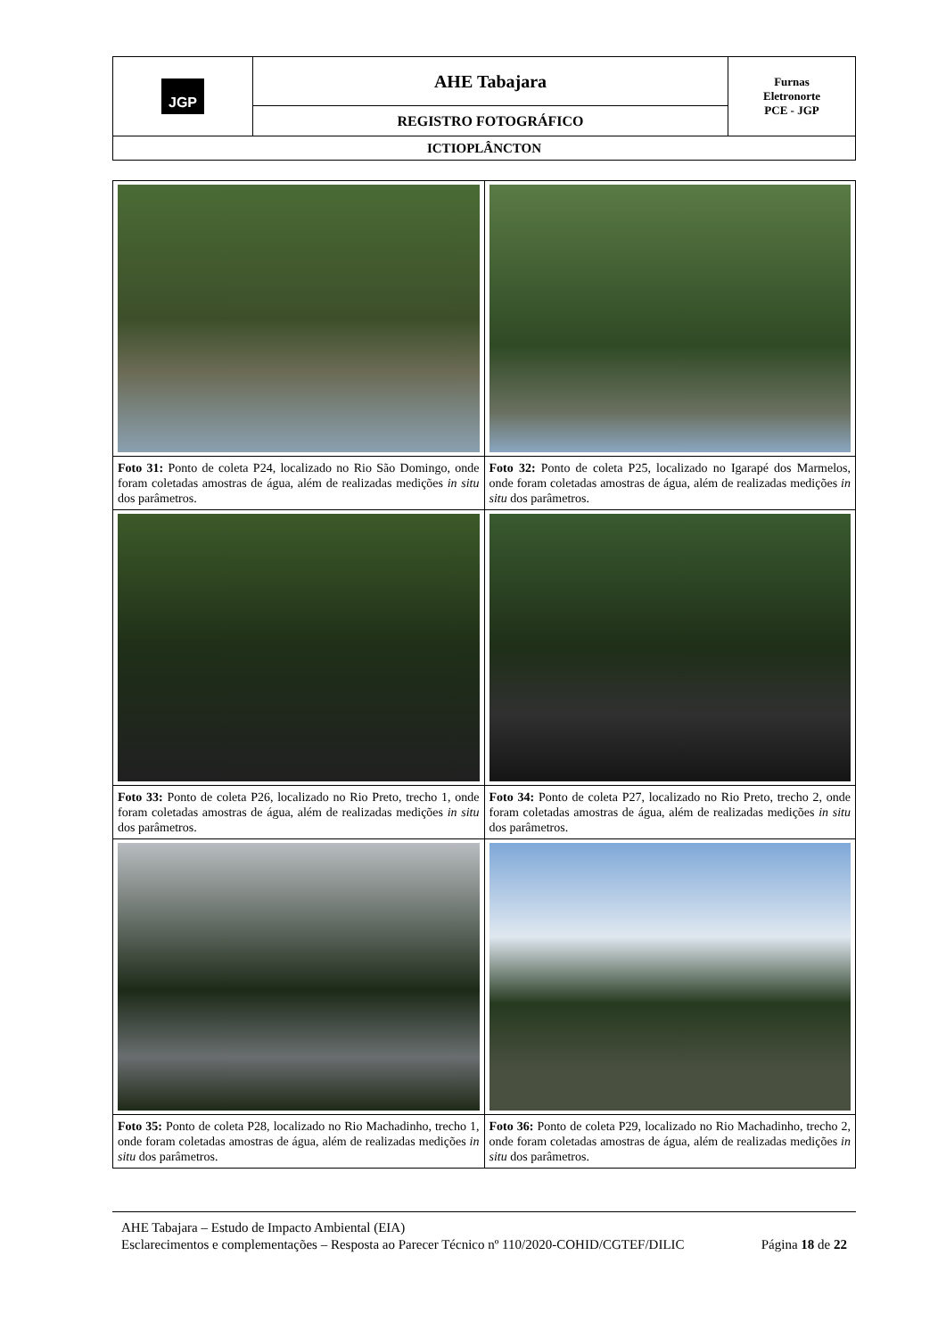| JGP | AHE Tabajara | Furnas Eletronorte PCE - JGP |
| | REGISTRO FOTOGRÁFICO | |
| ICTIOPLÂNCTON | | |
| Foto 31: Ponto de coleta P24, localizado no Rio São Domingo, onde foram coletadas amostras de água, além de realizadas medições in situ dos parâmetros. | Foto 32: Ponto de coleta P25, localizado no Igarapé dos Marmelos, onde foram coletadas amostras de água, além de realizadas medições in situ dos parâmetros. |
| Foto 33: Ponto de coleta P26, localizado no Rio Preto, trecho 1, onde foram coletadas amostras de água, além de realizadas medições in situ dos parâmetros. | Foto 34: Ponto de coleta P27, localizado no Rio Preto, trecho 2, onde foram coletadas amostras de água, além de realizadas medições in situ dos parâmetros. |
| Foto 35: Ponto de coleta P28, localizado no Rio Machadinho, trecho 1, onde foram coletadas amostras de água, além de realizadas medições in situ dos parâmetros. | Foto 36: Ponto de coleta P29, localizado no Rio Machadinho, trecho 2, onde foram coletadas amostras de água, além de realizadas medições in situ dos parâmetros. |
AHE Tabajara – Estudo de Impacto Ambiental (EIA)
Esclarecimentos e complementações – Resposta ao Parecer Técnico nº 110/2020-COHID/CGTEF/DILIC Página 18 de 22